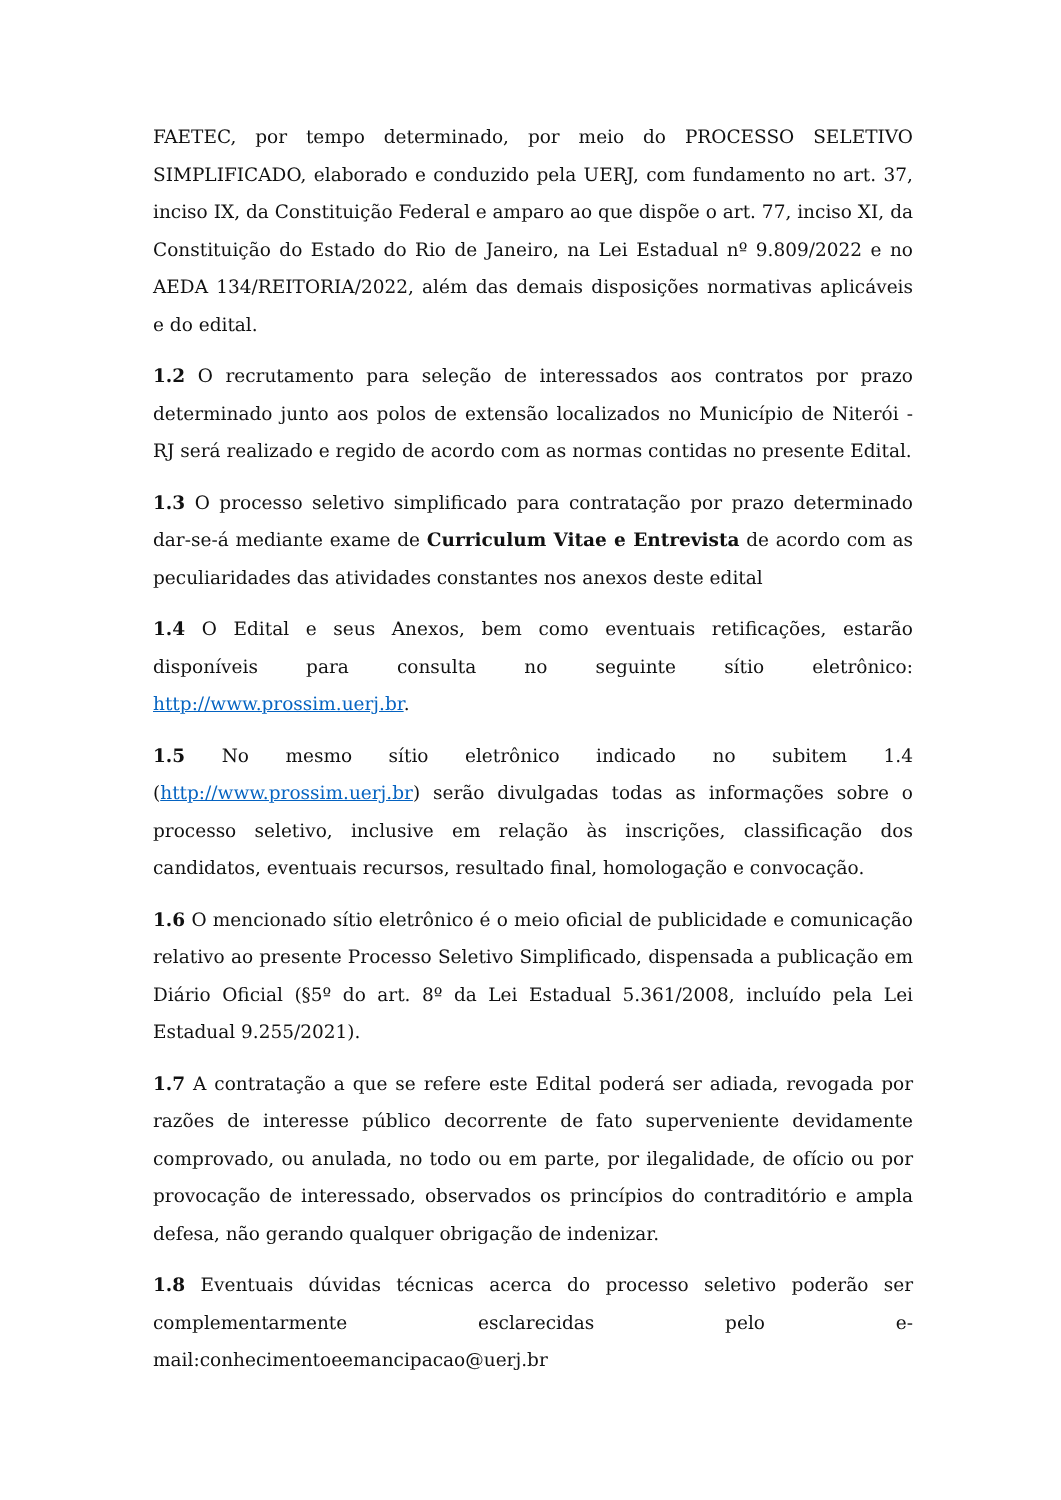FAETEC, por tempo determinado, por meio do PROCESSO SELETIVO SIMPLIFICADO, elaborado e conduzido pela UERJ, com fundamento no art. 37, inciso IX, da Constituição Federal e amparo ao que dispõe o art. 77, inciso XI, da Constituição do Estado do Rio de Janeiro, na Lei Estadual nº 9.809/2022 e no AEDA 134/REITORIA/2022, além das demais disposições normativas aplicáveis e do edital.
1.2 O recrutamento para seleção de interessados aos contratos por prazo determinado junto aos polos de extensão localizados no Município de Niterói - RJ será realizado e regido de acordo com as normas contidas no presente Edital.
1.3 O processo seletivo simplificado para contratação por prazo determinado dar-se-á mediante exame de Curriculum Vitae e Entrevista de acordo com as peculiaridades das atividades constantes nos anexos deste edital
1.4 O Edital e seus Anexos, bem como eventuais retificações, estarão disponíveis para consulta no seguinte sítio eletrônico: http://www.prossim.uerj.br.
1.5 No mesmo sítio eletrônico indicado no subitem 1.4 (http://www.prossim.uerj.br) serão divulgadas todas as informações sobre o processo seletivo, inclusive em relação às inscrições, classificação dos candidatos, eventuais recursos, resultado final, homologação e convocação.
1.6 O mencionado sítio eletrônico é o meio oficial de publicidade e comunicação relativo ao presente Processo Seletivo Simplificado, dispensada a publicação em Diário Oficial (§5º do art. 8º da Lei Estadual 5.361/2008, incluído pela Lei Estadual 9.255/2021).
1.7 A contratação a que se refere este Edital poderá ser adiada, revogada por razões de interesse público decorrente de fato superveniente devidamente comprovado, ou anulada, no todo ou em parte, por ilegalidade, de ofício ou por provocação de interessado, observados os princípios do contraditório e ampla defesa, não gerando qualquer obrigação de indenizar.
1.8 Eventuais dúvidas técnicas acerca do processo seletivo poderão ser complementarmente esclarecidas pelo e-mail:conhecimentoeemancipacao@uerj.br